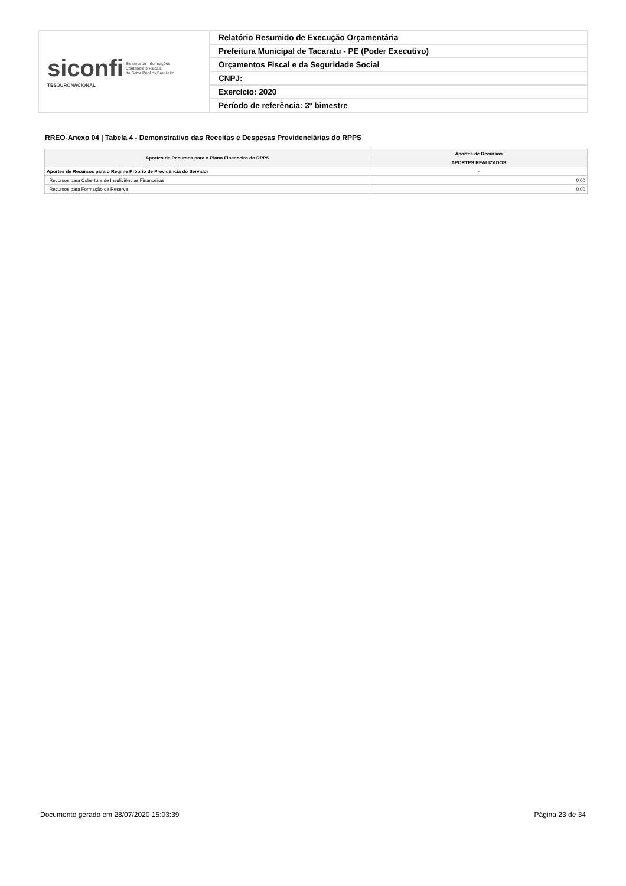| siconfi Sistema de Informações Contábeis e Fiscais do Setor Público Brasileiro TESOURONACIONAL | Relatório Resumido de Execução Orçamentária |
| | Prefeitura Municipal de Tacaratu - PE (Poder Executivo) |
| | Orçamentos Fiscal e da Seguridade Social |
| | CNPJ: |
| | Exercício: 2020 |
| | Período de referência: 3º bimestre |
RREO-Anexo 04 | Tabela 4 - Demonstrativo das Receitas e Despesas Previdenciárias do RPPS
| Aportes de Recursos para o Plano Financeiro do RPPS | Aportes de Recursos |
| --- | --- |
| | APORTES REALIZADOS |
| Aportes de Recursos para o Regime Próprio de Previdência do Servidor | - |
| Recursos para Cobertura de Insuficiências Financeiras | 0,00 |
| Recursos para Formação de Reserva | 0,00 |
Documento gerado em 28/07/2020 15:03:39 Página 23 de 34